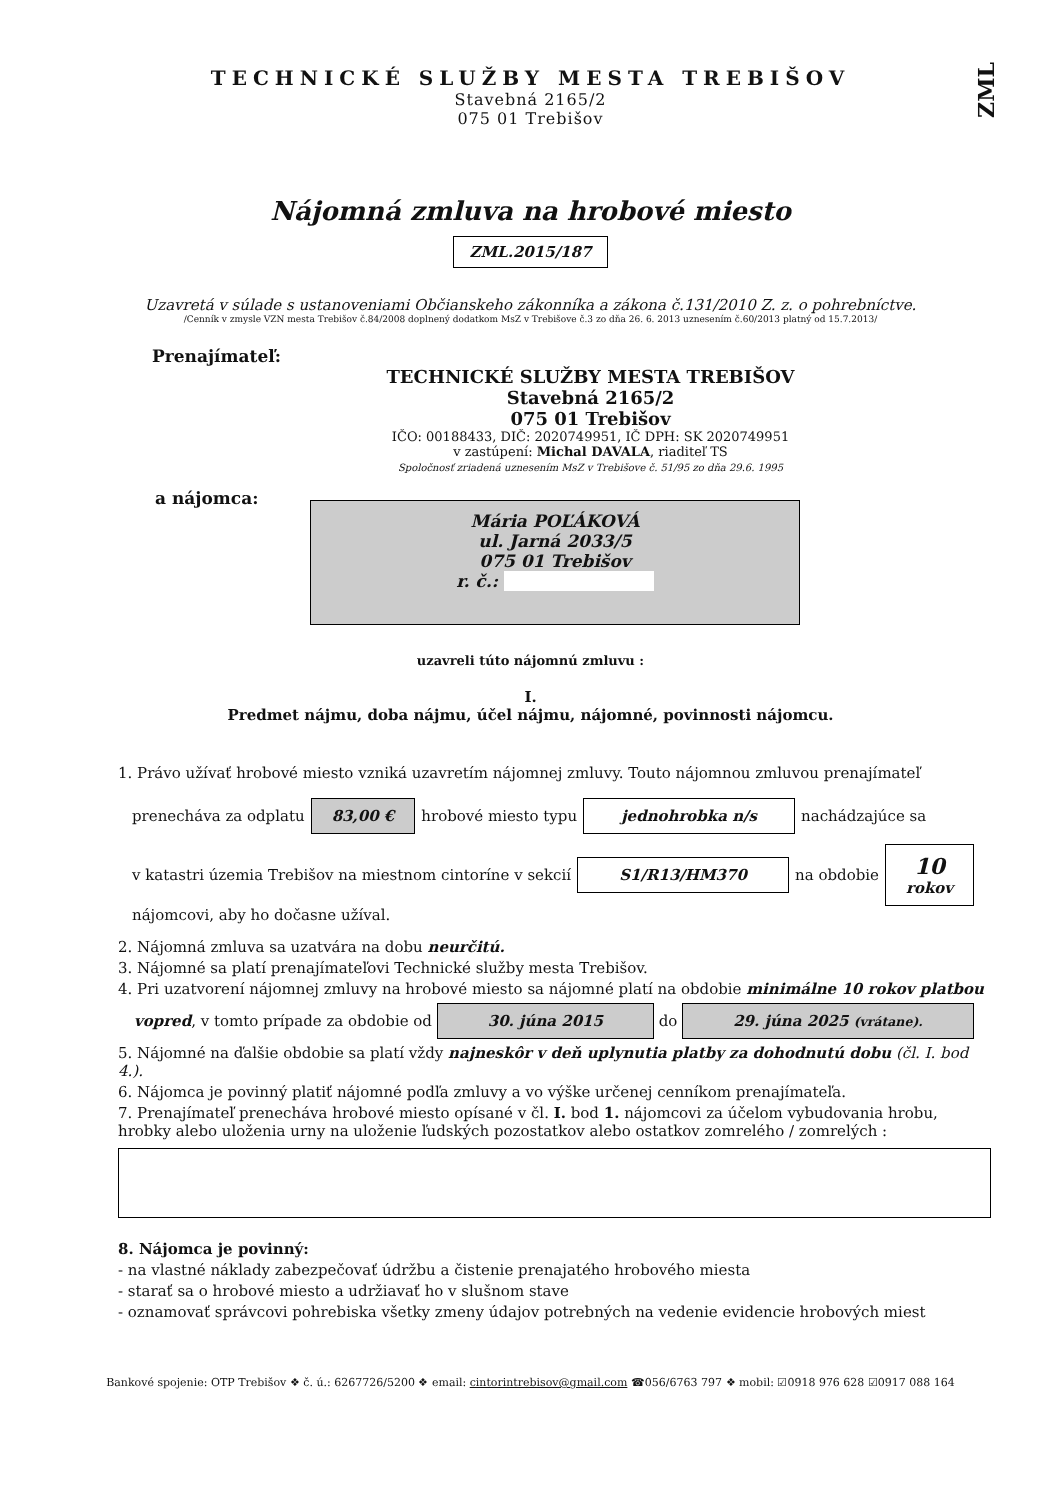ZML
TECHNICKÉ SLUŽBY MESTA TREBIŠOV
Stavebná 2165/2
075 01 Trebišov
Nájomná zmluva na hrobové miesto
ZML.2015/187
Uzavretá v súlade s ustanoveniami Občianskeho zákonníka a zákona č.131/2010 Z. z. o pohrebníctve.
/Cenník v zmysle VZN mesta Trebišov č.84/2008 doplnený dodatkom MsZ v Trebišove č.3 zo dňa 26. 6. 2013 uznesením č.60/2013 platný od 15.7.2013/
Prenajímateľ:
TECHNICKÉ SLUŽBY MESTA TREBIŠOV
Stavebná 2165/2
075 01 Trebišov
IČO: 00188433, DIČ: 2020749951, IČ DPH: SK 2020749951
v zastúpení: Michal DAVALA, riaditeľ TS
Spoločnosť zriadená uznesením MsZ v Trebišove č. 51/95 zo dňa 29.6. 1995
a nájomca:
Mária POĽÁKOVÁ
ul. Jarná 2033/5
075 01 Trebišov
r. č.:
uzavreli túto nájomnú zmluvu :
I.
Predmet nájmu, doba nájmu, účel nájmu, nájomné, povinnosti nájomcu.
1. Právo užívať hrobové miesto vzniká uzavretím nájomnej zmluvy. Touto nájomnou zmluvou prenajímateľ
prenecháva za odplatu 83,00 € hrobové miesto typu jednohrobka n/s nachádzajúce sa
v katastri územia Trebišov na miestnom cintoríne v sekcií S1/R13/HM370 na obdobie 10
rokov
nájomcovi, aby ho dočasne užíval.
2. Nájomná zmluva sa uzatvára na dobu neurčitú.
3. Nájomné sa platí prenajímateľovi Technické služby mesta Trebišov.
4. Pri uzatvorení nájomnej zmluvy na hrobové miesto sa nájomné platí na obdobie minimálne 10 rokov platbou
vopred, v tomto prípade za obdobie od 30. júna 2015 do 29. júna 2025 (vrátane).
5. Nájomné na ďalšie obdobie sa platí vždy najneskôr v deň uplynutia platby za dohodnutú dobu (čl. I. bod 4.).
6. Nájomca je povinný platiť nájomné podľa zmluvy a vo výške určenej cenníkom prenajímateľa.
7. Prenajímateľ prenecháva hrobové miesto opísané v čl. I. bod 1. nájomcovi za účelom vybudovania hrobu, hrobky alebo uloženia urny na uloženie ľudských pozostatkov alebo ostatkov zomrelého / zomrelých :
8. Nájomca je povinný:
- na vlastné náklady zabezpečovať údržbu a čistenie prenajatého hrobového miesta
- starať sa o hrobové miesto a udržiavať ho v slušnom stave
- oznamovať správcovi pohrebiska všetky zmeny údajov potrebných na vedenie evidencie hrobových miest
Bankové spojenie: OTP Trebišov ❖ č. ú.: 6267726/5200 ❖ email: cintorintrebisov@gmail.com ☎056/6763 797 ❖ mobil: ☑0918 976 628 ☑0917 088 164